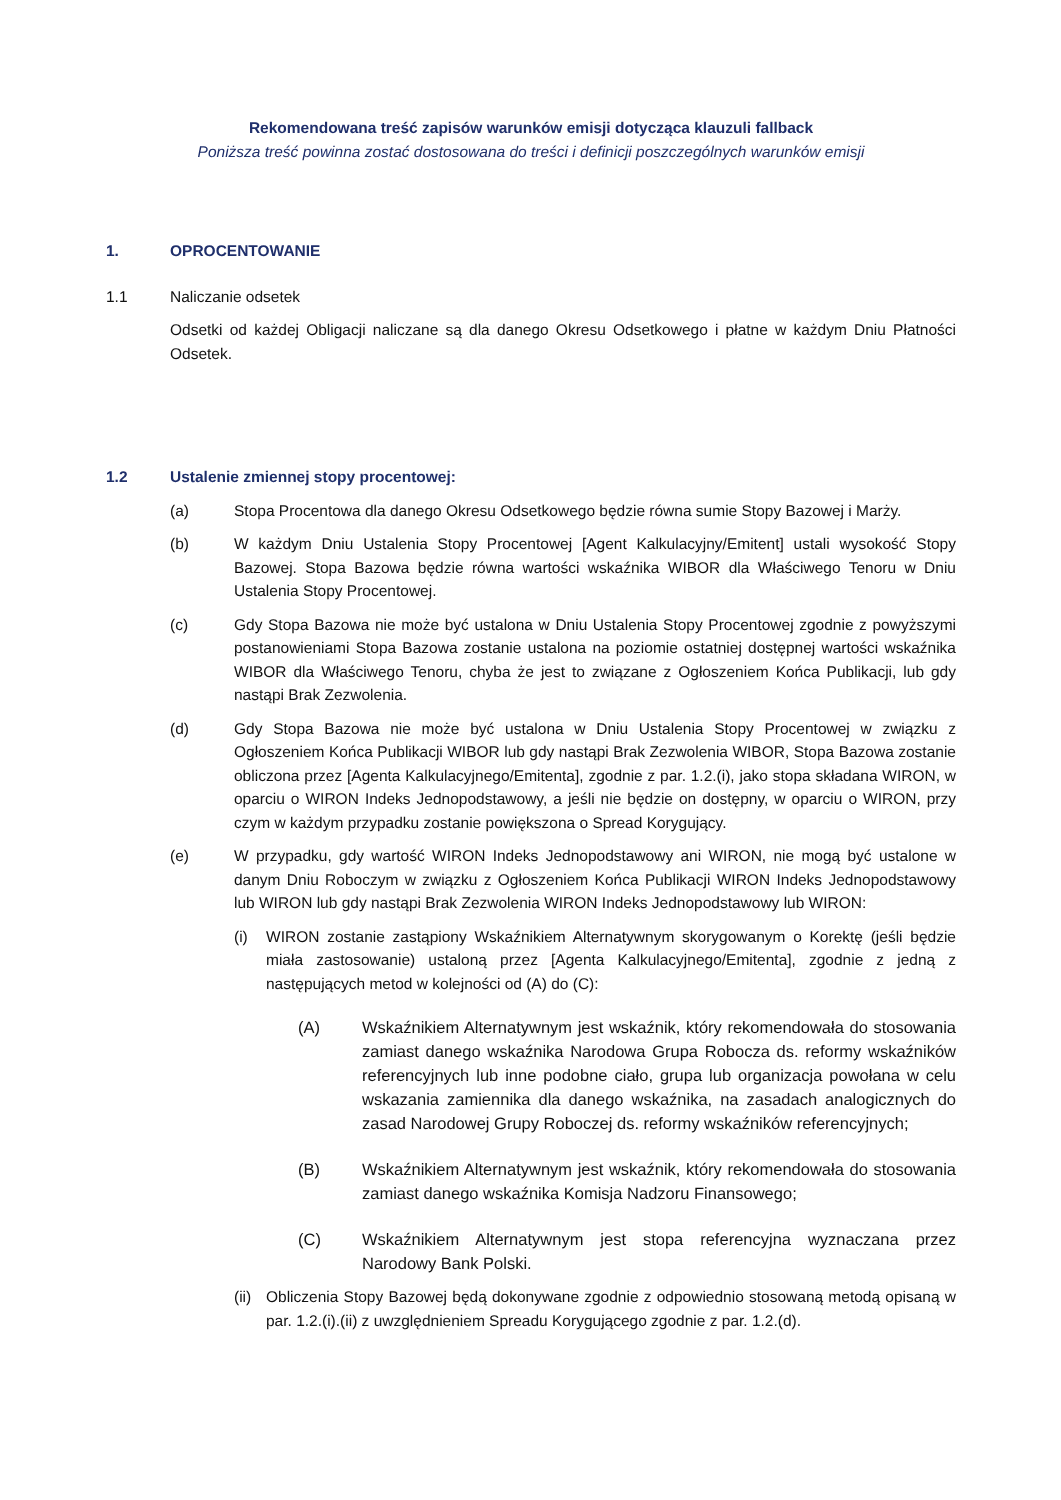Rekomendowana treść zapisów warunków emisji dotycząca klauzuli fallback
Poniższa treść powinna zostać dostosowana do treści i definicji poszczególnych warunków emisji
1. OPROCENTOWANIE
1.1 Naliczanie odsetek
Odsetki od każdej Obligacji naliczane są dla danego Okresu Odsetkowego i płatne w każdym Dniu Płatności Odsetek.
1.2 Ustalenie zmiennej stopy procentowej:
(a) Stopa Procentowa dla danego Okresu Odsetkowego będzie równa sumie Stopy Bazowej i Marży.
(b) W każdym Dniu Ustalenia Stopy Procentowej [Agent Kalkulacyjny/Emitent] ustali wysokość Stopy Bazowej. Stopa Bazowa będzie równa wartości wskaźnika WIBOR dla Właściwego Tenoru w Dniu Ustalenia Stopy Procentowej.
(c) Gdy Stopa Bazowa nie może być ustalona w Dniu Ustalenia Stopy Procentowej zgodnie z powyższymi postanowieniami Stopa Bazowa zostanie ustalona na poziomie ostatniej dostępnej wartości wskaźnika WIBOR dla Właściwego Tenoru, chyba że jest to związane z Ogłoszeniem Końca Publikacji, lub gdy nastąpi Brak Zezwolenia.
(d) Gdy Stopa Bazowa nie może być ustalona w Dniu Ustalenia Stopy Procentowej w związku z Ogłoszeniem Końca Publikacji WIBOR lub gdy nastąpi Brak Zezwolenia WIBOR, Stopa Bazowa zostanie obliczona przez [Agenta Kalkulacyjnego/Emitenta], zgodnie z par. 1.2.(i), jako stopa składana WIRON, w oparciu o WIRON Indeks Jednopodstawowy, a jeśli nie będzie on dostępny, w oparciu o WIRON, przy czym w każdym przypadku zostanie powiększona o Spread Korygujący.
(e) W przypadku, gdy wartość WIRON Indeks Jednopodstawowy ani WIRON, nie mogą być ustalone w danym Dniu Roboczym w związku z Ogłoszeniem Końca Publikacji WIRON Indeks Jednopodstawowy lub WIRON lub gdy nastąpi Brak Zezwolenia WIRON Indeks Jednopodstawowy lub WIRON:
(i) WIRON zostanie zastąpiony Wskaźnikiem Alternatywnym skorygowanym o Korektę (jeśli będzie miała zastosowanie) ustaloną przez [Agenta Kalkulacyjnego/Emitenta], zgodnie z jedną z następujących metod w kolejności od (A) do (C):
(A) Wskaźnikiem Alternatywnym jest wskaźnik, który rekomendowała do stosowania zamiast danego wskaźnika Narodowa Grupa Robocza ds. reformy wskaźników referencyjnych lub inne podobne ciało, grupa lub organizacja powołana w celu wskazania zamiennika dla danego wskaźnika, na zasadach analogicznych do zasad Narodowej Grupy Roboczej ds. reformy wskaźników referencyjnych;
(B) Wskaźnikiem Alternatywnym jest wskaźnik, który rekomendowała do stosowania zamiast danego wskaźnika Komisja Nadzoru Finansowego;
(C) Wskaźnikiem Alternatywnym jest stopa referencyjna wyznaczana przez Narodowy Bank Polski.
(ii)
Obliczenia Stopy Bazowej będą dokonywane zgodnie z odpowiednio stosowaną metodą opisaną w par. 1.2.(i).(ii) z uwzględnieniem Spreadu Korygującego zgodnie z par. 1.2.(d).